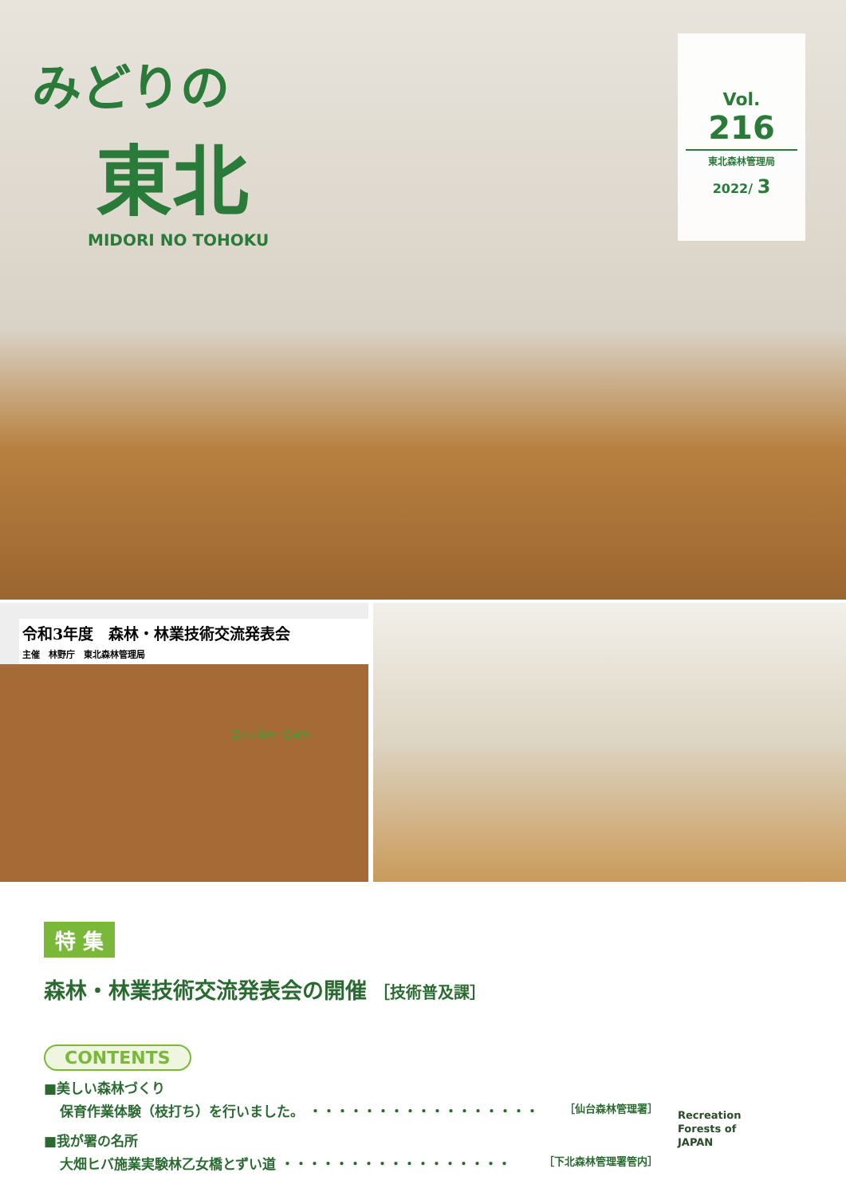みどりの
東北
MIDORI NO TOHOKU
Vol.
216
東北森林管理局
2022/ 3
令和3年度　森林・林業技術交流発表会
主催　林野庁　東北森林管理局
国民の森林・国有林
特 集
森林・林業技術交流発表会の開催 ［技術普及課］
CONTENTS
■美しい森林づくり
保育作業体験（枝打ち）を行いました。 ・・・・・・・・・・・・・・・・・ ［仙台森林管理署］
■我が署の名所
大畑ヒバ施業実験林乙女橋とずい道 ・・・・・・・・・・・・・・・・・ ［下北森林管理署管内］
Recreation
Forests of
JAPAN